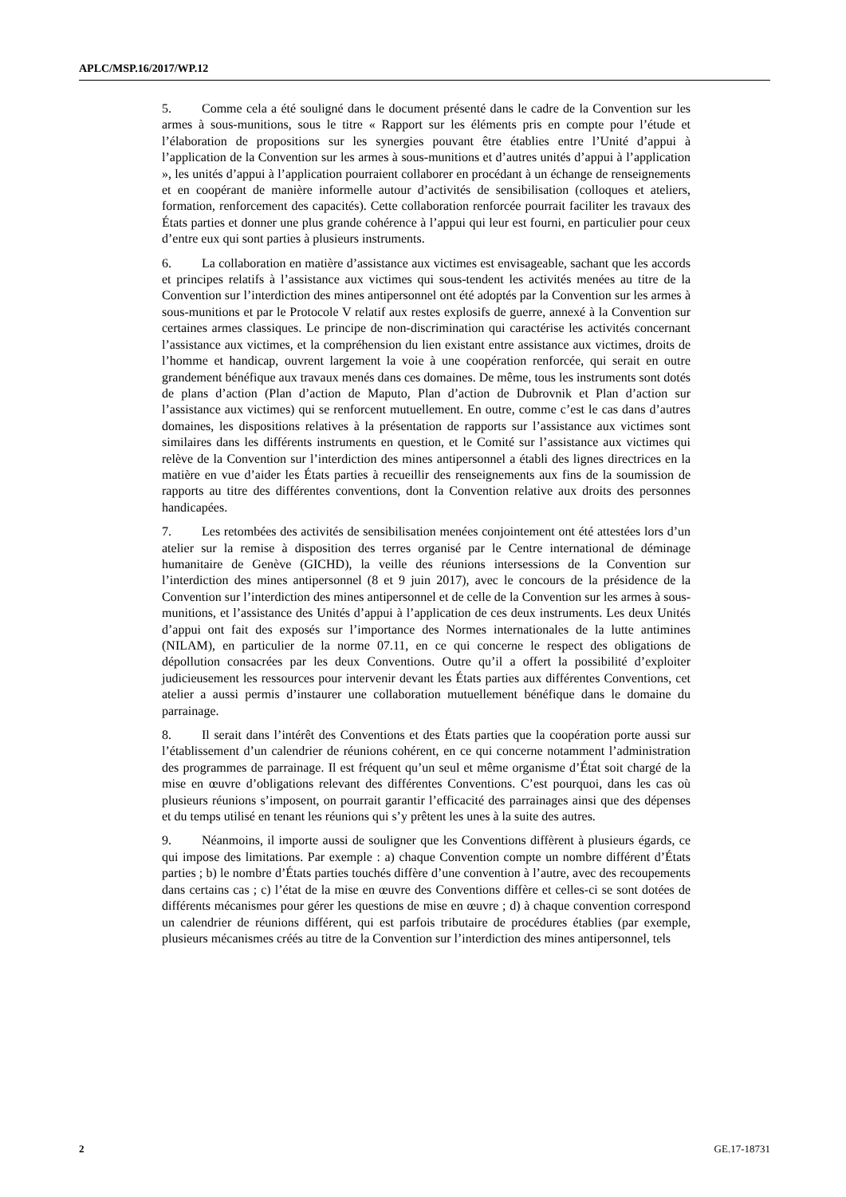APLC/MSP.16/2017/WP.12
5. Comme cela a été souligné dans le document présenté dans le cadre de la Convention sur les armes à sous-munitions, sous le titre « Rapport sur les éléments pris en compte pour l’étude et l’élaboration de propositions sur les synergies pouvant être établies entre l’Unité d’appui à l’application de la Convention sur les armes à sous-munitions et d’autres unités d’appui à l’application », les unités d’appui à l’application pourraient collaborer en procédant à un échange de renseignements et en coopérant de manière informelle autour d’activités de sensibilisation (colloques et ateliers, formation, renforcement des capacités). Cette collaboration renforcée pourrait faciliter les travaux des États parties et donner une plus grande cohérence à l’appui qui leur est fourni, en particulier pour ceux d’entre eux qui sont parties à plusieurs instruments.
6. La collaboration en matière d’assistance aux victimes est envisageable, sachant que les accords et principes relatifs à l’assistance aux victimes qui sous-tendent les activités menées au titre de la Convention sur l’interdiction des mines antipersonnel ont été adoptés par la Convention sur les armes à sous-munitions et par le Protocole V relatif aux restes explosifs de guerre, annexé à la Convention sur certaines armes classiques. Le principe de non-discrimination qui caractérise les activités concernant l’assistance aux victimes, et la compréhension du lien existant entre assistance aux victimes, droits de l’homme et handicap, ouvrent largement la voie à une coopération renforcée, qui serait en outre grandement bénéfique aux travaux menés dans ces domaines. De même, tous les instruments sont dotés de plans d’action (Plan d’action de Maputo, Plan d’action de Dubrovnik et Plan d’action sur l’assistance aux victimes) qui se renforcent mutuellement. En outre, comme c’est le cas dans d’autres domaines, les dispositions relatives à la présentation de rapports sur l’assistance aux victimes sont similaires dans les différents instruments en question, et le Comité sur l’assistance aux victimes qui relève de la Convention sur l’interdiction des mines antipersonnel a établi des lignes directrices en la matière en vue d’aider les États parties à recueillir des renseignements aux fins de la soumission de rapports au titre des différentes conventions, dont la Convention relative aux droits des personnes handicapées.
7. Les retombées des activités de sensibilisation menées conjointement ont été attestées lors d’un atelier sur la remise à disposition des terres organisé par le Centre international de déminage humanitaire de Genève (GICHD), la veille des réunions intersessions de la Convention sur l’interdiction des mines antipersonnel (8 et 9 juin 2017), avec le concours de la présidence de la Convention sur l’interdiction des mines antipersonnel et de celle de la Convention sur les armes à sous-munitions, et l’assistance des Unités d’appui à l’application de ces deux instruments. Les deux Unités d’appui ont fait des exposés sur l’importance des Normes internationales de la lutte antimines (NILAM), en particulier de la norme 07.11, en ce qui concerne le respect des obligations de dépollution consacrées par les deux Conventions. Outre qu’il a offert la possibilité d’exploiter judicieusement les ressources pour intervenir devant les États parties aux différentes Conventions, cet atelier a aussi permis d’instaurer une collaboration mutuellement bénéfique dans le domaine du parrainage.
8. Il serait dans l’intérêt des Conventions et des États parties que la coopération porte aussi sur l’établissement d’un calendrier de réunions cohérent, en ce qui concerne notamment l’administration des programmes de parrainage. Il est fréquent qu’un seul et même organisme d’État soit chargé de la mise en œuvre d’obligations relevant des différentes Conventions. C’est pourquoi, dans les cas où plusieurs réunions s’imposent, on pourrait garantir l’efficacité des parrainages ainsi que des dépenses et du temps utilisé en tenant les réunions qui s’y prêtent les unes à la suite des autres.
9. Néanmoins, il importe aussi de souligner que les Conventions diffèrent à plusieurs égards, ce qui impose des limitations. Par exemple : a) chaque Convention compte un nombre différent d’États parties ; b) le nombre d’États parties touchés diffère d’une convention à l’autre, avec des recoupements dans certains cas ; c) l’état de la mise en œuvre des Conventions diffère et celles-ci se sont dotées de différents mécanismes pour gérer les questions de mise en œuvre ; d) à chaque convention correspond un calendrier de réunions différent, qui est parfois tributaire de procédures établies (par exemple, plusieurs mécanismes créés au titre de la Convention sur l’interdiction des mines antipersonnel, tels
2 GE.17-18731